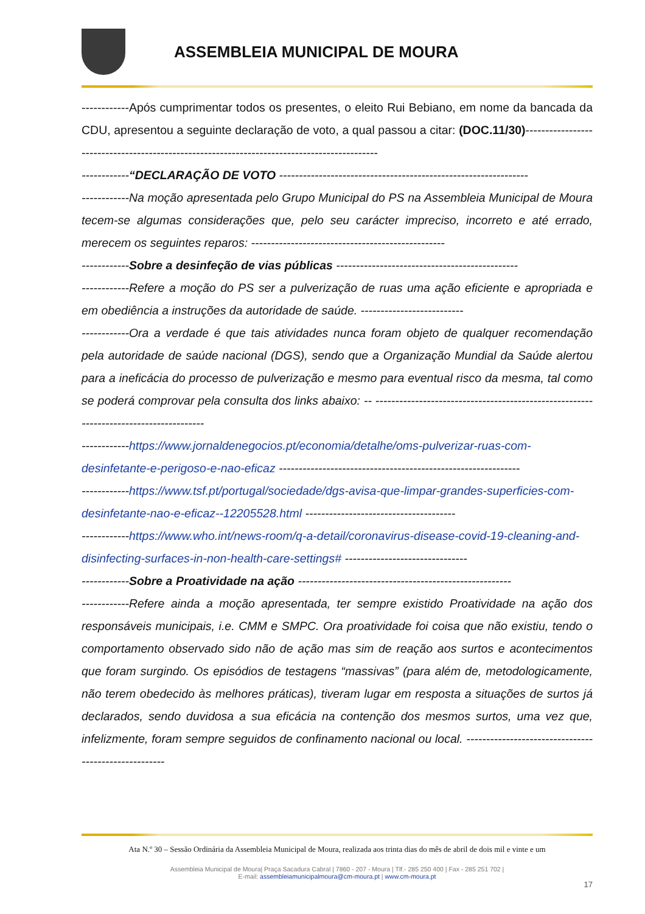ASSEMBLEIA MUNICIPAL DE MOURA
------------Após cumprimentar todos os presentes, o eleito Rui Bebiano, em nome da bancada da CDU, apresentou a seguinte declaração de voto, a qual passou a citar: (DOC.11/30)--------------------------------------------------------------------------------------------
------------“DECLARAÇÃO DE VOTO ---------------------------------------------------------------
------------Na moção apresentada pelo Grupo Municipal do PS na Assembleia Municipal de Moura tecem-se algumas considerações que, pelo seu carácter impreciso, incorreto e até errado, merecem os seguintes reparos: -------------------------------------------------
------------Sobre a desinfeção de vias públicas ----------------------------------------------
------------Refere a moção do PS ser a pulverização de ruas uma ação eficiente e apropriada e em obediência a instruções da autoridade de saúde. --------------------------
------------Ora a verdade é que tais atividades nunca foram objeto de qualquer recomendação pela autoridade de saúde nacional (DGS), sendo que a Organização Mundial da Saúde alertou para a ineficácia do processo de pulverização e mesmo para eventual risco da mesma, tal como se poderá comprovar pela consulta dos links abaixo: -- --------------------------------------------------------------------------------------
------------https://www.jornaldenegocios.pt/economia/detalhe/oms-pulverizar-ruas-com-desinfetante-e-perigoso-e-nao-eficaz -------------------------------------------------------------
------------https://www.tsf.pt/portugal/sociedade/dgs-avisa-que-limpar-grandes-superficies-com-desinfetante-nao-e-eficaz--12205528.html --------------------------------------
------------https://www.who.int/news-room/q-a-detail/coronavirus-disease-covid-19-cleaning-and-disinfecting-surfaces-in-non-health-care-settings# -------------------------------
------------Sobre a Proatividade na ação ------------------------------------------------------
------------Refere ainda a moção apresentada, ter sempre existido Proatividade na ação dos responsáveis municipais, i.e. CMM e SMPC. Ora proatividade foi coisa que não existiu, tendo o comportamento observado sido não de ação mas sim de reação aos surtos e acontecimentos que foram surgindo. Os episódios de testagens “massivas” (para além de, metodologicamente, não terem obedecido às melhores práticas), tiveram lugar em resposta a situações de surtos já declarados, sendo duvidosa a sua eficácia na contenção dos mesmos surtos, uma vez que, infelizmente, foram sempre seguidos de confinamento nacional ou local. -----------------------------------------------------
Ata N.º 30 – Sessão Ordinária da Assembleia Municipal de Moura, realizada aos trinta dias do mês de abril de dois mil e vinte e um
Assembleia Municipal de Moura| Praça Sacadura Cabral | 7860 - 207 - Moura | Tlf.- 285 250 400 | Fax - 285 251 702 |
E-mail: assembleiamunicipalmoura@cm-moura.pt | www.cm-moura.pt
17